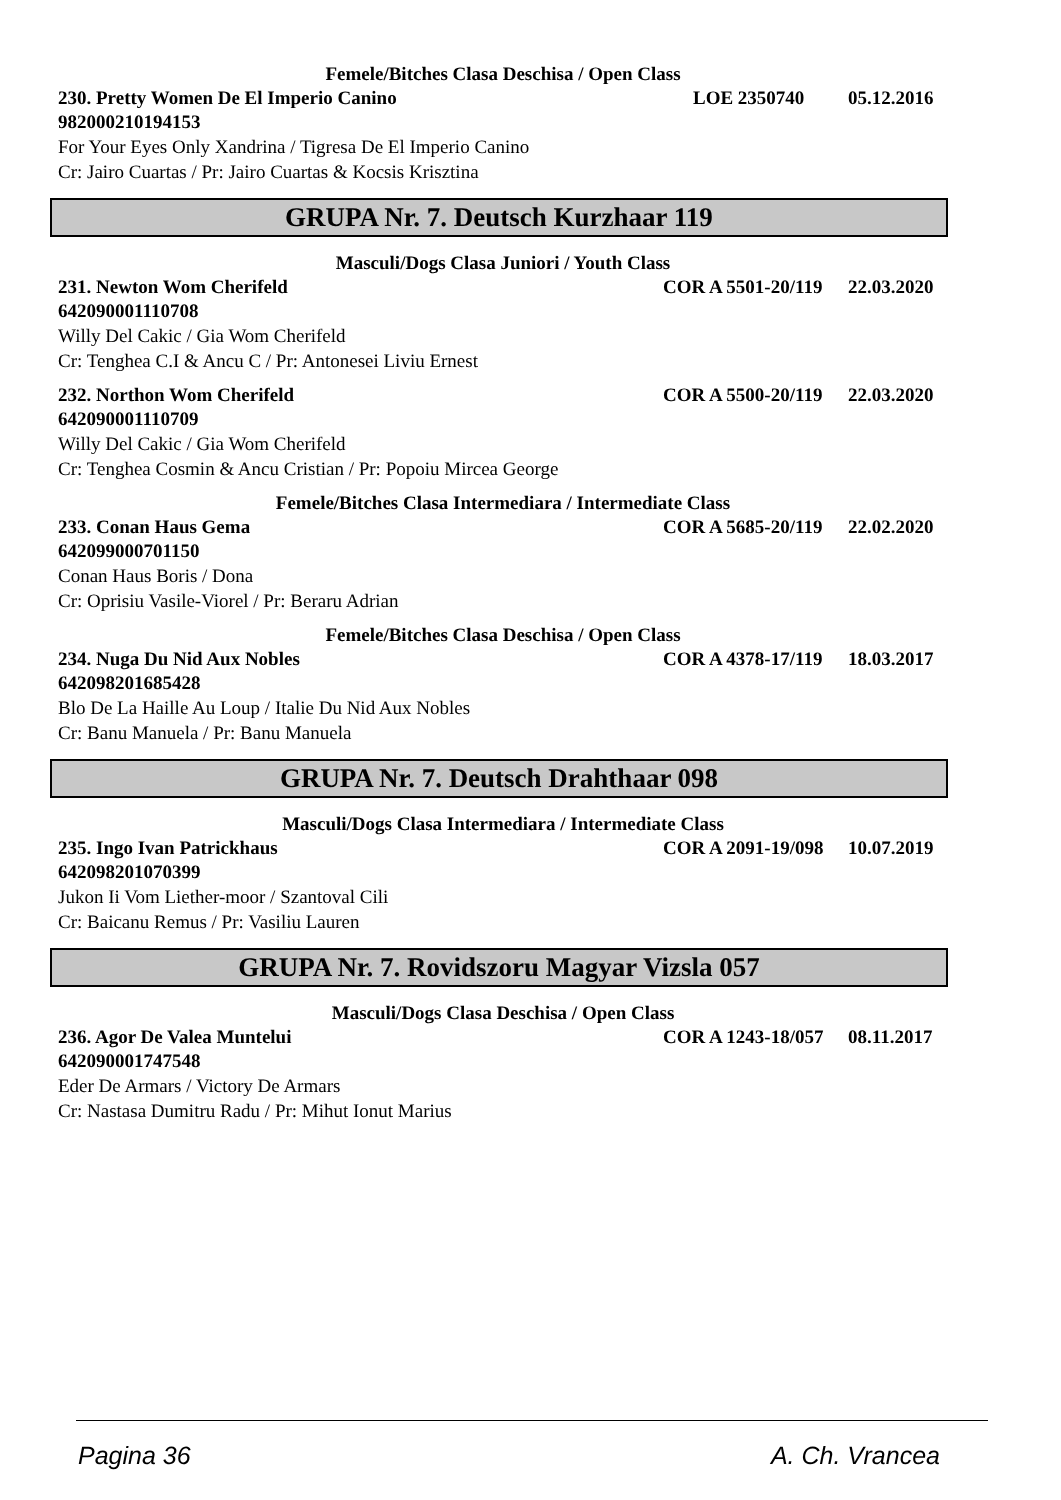Femele/Bitches Clasa Deschisa / Open Class
230. Pretty Women De El Imperio Canino LOE 2350740 05.12.2016
982000210194153
For Your Eyes Only Xandrina / Tigresa De El Imperio Canino
Cr: Jairo Cuartas / Pr: Jairo Cuartas & Kocsis Krisztina
GRUPA Nr. 7. Deutsch Kurzhaar 119
Masculi/Dogs Clasa Juniori / Youth Class
231. Newton Wom Cherifeld COR A 5501-20/119 22.03.2020
642090001110708
Willy Del Cakic / Gia Wom Cherifeld
Cr: Tenghea C.I & Ancu C / Pr: Antonesei Liviu Ernest
232. Northon Wom Cherifeld COR A 5500-20/119 22.03.2020
642090001110709
Willy Del Cakic / Gia Wom Cherifeld
Cr: Tenghea Cosmin & Ancu Cristian / Pr: Popoiu Mircea George
Femele/Bitches Clasa Intermediara / Intermediate Class
233. Conan Haus Gema COR A 5685-20/119 22.02.2020
642099000701150
Conan Haus Boris / Dona
Cr: Oprisiu Vasile-Viorel / Pr: Beraru Adrian
Femele/Bitches Clasa Deschisa / Open Class
234. Nuga Du Nid Aux Nobles COR A 4378-17/119 18.03.2017
642098201685428
Blo De La Haille Au Loup / Italie Du Nid Aux Nobles
Cr: Banu Manuela / Pr: Banu Manuela
GRUPA Nr. 7. Deutsch Drahthaar 098
Masculi/Dogs Clasa Intermediara / Intermediate Class
235. Ingo Ivan Patrickhaus COR A 2091-19/098 10.07.2019
642098201070399
Jukon Ii Vom Liether-moor / Szantoval Cili
Cr: Baicanu Remus / Pr: Vasiliu Lauren
GRUPA Nr. 7. Rovidszoru Magyar Vizsla 057
Masculi/Dogs Clasa Deschisa / Open Class
236. Agor De Valea Muntelui COR A 1243-18/057 08.11.2017
642090001747548
Eder De Armars / Victory De Armars
Cr: Nastasa Dumitru Radu / Pr: Mihut Ionut Marius
Pagina 36 A. Ch. Vrancea